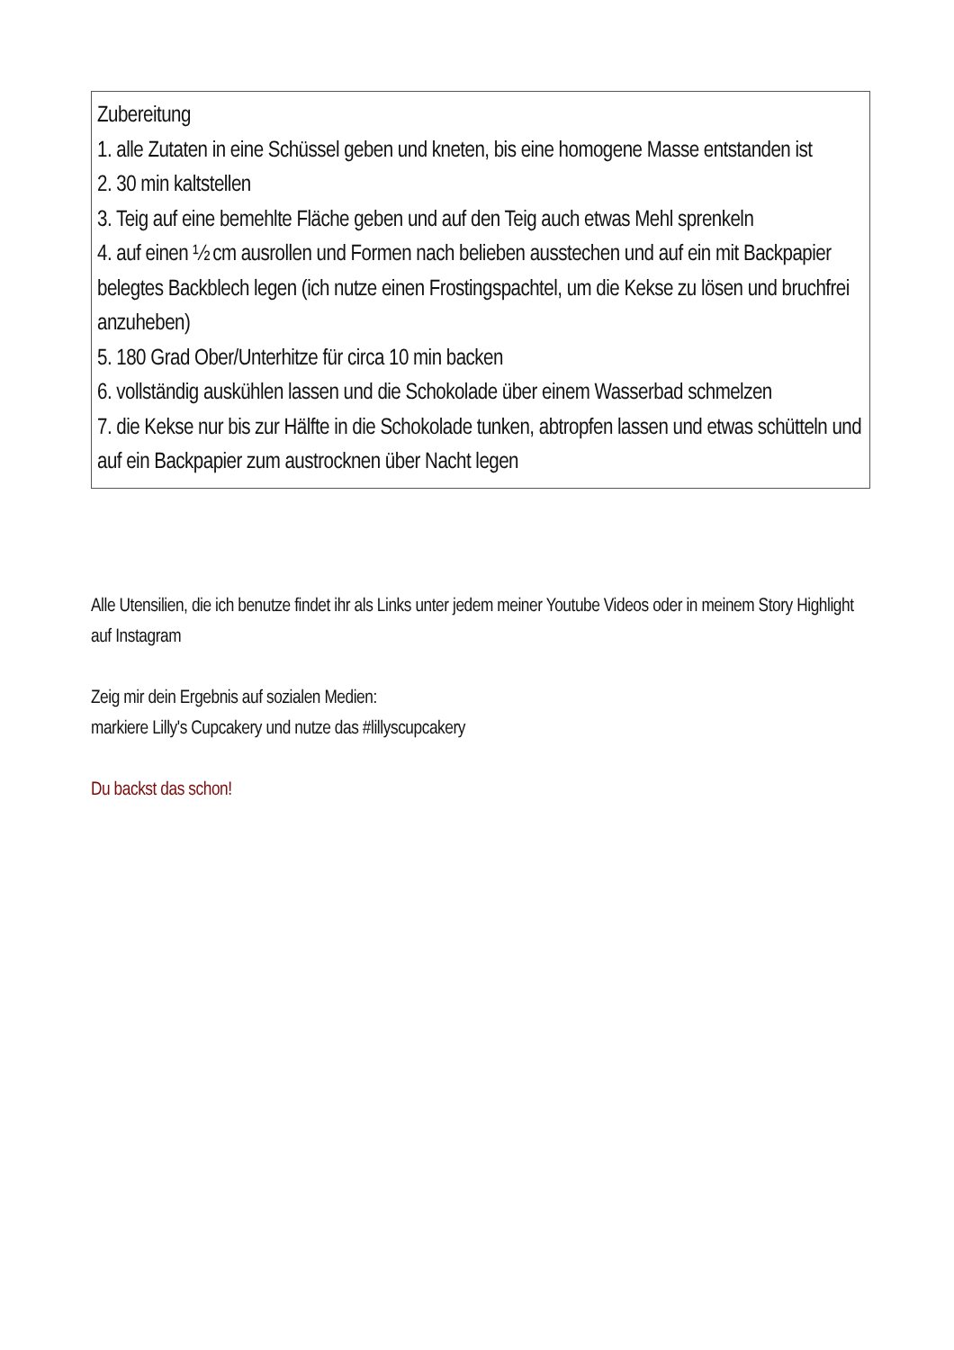| Zubereitung 1. alle Zutaten in eine Schüssel geben und kneten, bis eine homogene Masse entstanden ist 2. 30 min kaltstellen 3. Teig auf eine bemehlte Fläche geben und auf den Teig auch etwas Mehl sprenkeln 4. auf einen ½ cm ausrollen und Formen nach belieben ausstechen und auf ein mit Backpapier belegtes Backblech legen (ich nutze einen Frostingspachtel, um die Kekse zu lösen und bruchfrei anzuheben) 5. 180 Grad Ober/Unterhitze für circa 10 min backen 6. vollständig auskühlen lassen und die Schokolade über einem Wasserbad schmelzen 7. die Kekse nur bis zur Hälfte in die Schokolade tunken, abtropfen lassen und etwas schütteln und auf ein Backpapier zum austrocknen über Nacht legen |
Alle Utensilien, die ich benutze findet ihr als Links unter jedem meiner Youtube Videos oder in meinem Story Highlight auf Instagram
Zeig mir dein Ergebnis auf sozialen Medien:
markiere Lilly's Cupcakery und nutze das #lillyscupcakery
Du backst das schon!